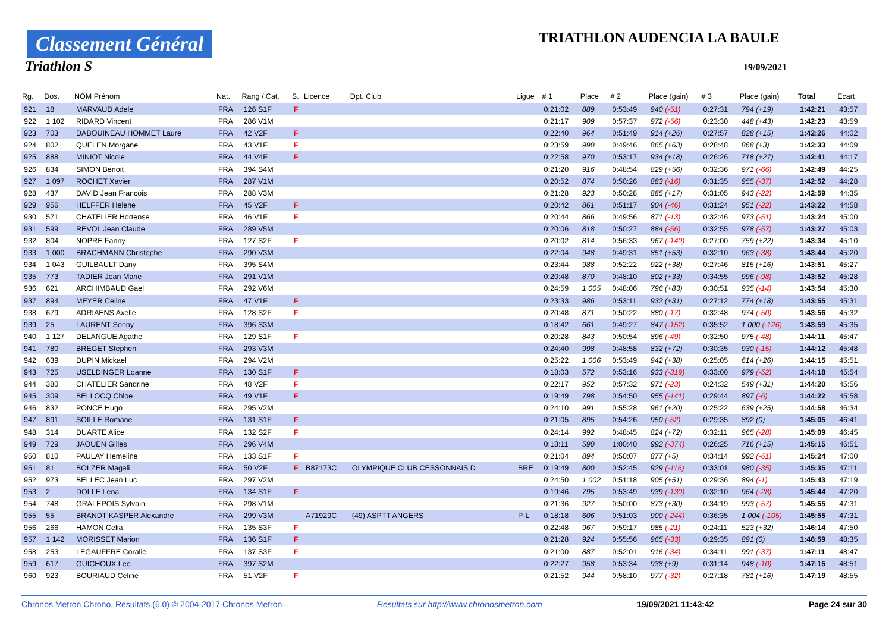Classement Général
Triathlon S
TRIATHLON AUDENCIA LA BAULE
19/09/2021
| Rg. | Dos. | NOM Prénom | Nat. | Rang / Cat. | S. | Licence | Dpt. Club | Ligue | # 1 | Place | # 2 | Place (gain) | # 3 | Place (gain) | Total | Ecart |
| --- | --- | --- | --- | --- | --- | --- | --- | --- | --- | --- | --- | --- | --- | --- | --- | --- |
| 921 | 18 | MARVAUD Adele | FRA | 126 S1F | F | | | | 0:21:02 | 889 | 0:53:49 | 940 (-51) | 0:27:31 | 794 (+19) | 1:42:21 | 43:57 |
| 922 | 1 102 | RIDARD Vincent | FRA | 286 V1M | | | | | 0:21:17 | 909 | 0:57:37 | 972 (-56) | 0:23:30 | 448 (+43) | 1:42:23 | 43:59 |
| 923 | 703 | DABOUINEAU HOMMET Laure | FRA | 42 V2F | F | | | | 0:22:40 | 964 | 0:51:49 | 914 (+26) | 0:27:57 | 828 (+15) | 1:42:26 | 44:02 |
| 924 | 802 | QUELEN Morgane | FRA | 43 V1F | F | | | | 0:23:59 | 990 | 0:49:46 | 865 (+63) | 0:28:48 | 868 (+3) | 1:42:33 | 44:09 |
| 925 | 888 | MINIOT Nicole | FRA | 44 V4F | F | | | | 0:22:58 | 970 | 0:53:17 | 934 (+18) | 0:26:26 | 718 (+27) | 1:42:41 | 44:17 |
| 926 | 834 | SIMON Benoit | FRA | 394 S4M | | | | | 0:21:20 | 916 | 0:48:54 | 829 (+56) | 0:32:36 | 971 (-66) | 1:42:49 | 44:25 |
| 927 | 1 097 | ROCHET Xavier | FRA | 287 V1M | | | | | 0:20:52 | 874 | 0:50:26 | 883 (-16) | 0:31:35 | 955 (-37) | 1:42:52 | 44:28 |
| 928 | 437 | DAVID Jean Francois | FRA | 288 V3M | | | | | 0:21:28 | 923 | 0:50:28 | 885 (+17) | 0:31:05 | 943 (-22) | 1:42:59 | 44:35 |
| 929 | 956 | HELFFER Helene | FRA | 45 V2F | F | | | | 0:20:42 | 861 | 0:51:17 | 904 (-46) | 0:31:24 | 951 (-22) | 1:43:22 | 44:58 |
| 930 | 571 | CHATELIER Hortense | FRA | 46 V1F | F | | | | 0:20:44 | 866 | 0:49:56 | 871 (-13) | 0:32:46 | 973 (-51) | 1:43:24 | 45:00 |
| 931 | 599 | REVOL Jean Claude | FRA | 289 V5M | | | | | 0:20:06 | 818 | 0:50:27 | 884 (-56) | 0:32:55 | 978 (-57) | 1:43:27 | 45:03 |
| 932 | 804 | NOPRE Fanny | FRA | 127 S2F | F | | | | 0:20:02 | 814 | 0:56:33 | 967 (-140) | 0:27:00 | 759 (+22) | 1:43:34 | 45:10 |
| 933 | 1 000 | BRACHMANN Christophe | FRA | 290 V3M | | | | | 0:22:04 | 948 | 0:49:31 | 851 (+53) | 0:32:10 | 963 (-38) | 1:43:44 | 45:20 |
| 934 | 1 043 | GUILBAULT Dany | FRA | 395 S4M | | | | | 0:23:44 | 988 | 0:52:22 | 922 (+38) | 0:27:46 | 815 (+16) | 1:43:51 | 45:27 |
| 935 | 773 | TADIER Jean Marie | FRA | 291 V1M | | | | | 0:20:48 | 870 | 0:48:10 | 802 (+33) | 0:34:55 | 996 (-98) | 1:43:52 | 45:28 |
| 936 | 621 | ARCHIMBAUD Gael | FRA | 292 V6M | | | | | 0:24:59 | 1 005 | 0:48:06 | 796 (+83) | 0:30:51 | 935 (-14) | 1:43:54 | 45:30 |
| 937 | 894 | MEYER Celine | FRA | 47 V1F | F | | | | 0:23:33 | 986 | 0:53:11 | 932 (+31) | 0:27:12 | 774 (+18) | 1:43:55 | 45:31 |
| 938 | 679 | ADRIAENS Axelle | FRA | 128 S2F | F | | | | 0:20:48 | 871 | 0:50:22 | 880 (-17) | 0:32:48 | 974 (-50) | 1:43:56 | 45:32 |
| 939 | 25 | LAURENT Sonny | FRA | 396 S3M | | | | | 0:18:42 | 661 | 0:49:27 | 847 (-152) | 0:35:52 | 1 000 (-126) | 1:43:59 | 45:35 |
| 940 | 1 127 | DELANGUE Agathe | FRA | 129 S1F | F | | | | 0:20:28 | 843 | 0:50:54 | 896 (-49) | 0:32:50 | 975 (-48) | 1:44:11 | 45:47 |
| 941 | 780 | BREGET Stephen | FRA | 293 V3M | | | | | 0:24:40 | 998 | 0:48:58 | 832 (+72) | 0:30:35 | 930 (-15) | 1:44:12 | 45:48 |
| 942 | 639 | DUPIN Mickael | FRA | 294 V2M | | | | | 0:25:22 | 1 006 | 0:53:49 | 942 (+38) | 0:25:05 | 614 (+26) | 1:44:15 | 45:51 |
| 943 | 725 | USELDINGER Loanne | FRA | 130 S1F | F | | | | 0:18:03 | 572 | 0:53:16 | 933 (-319) | 0:33:00 | 979 (-52) | 1:44:18 | 45:54 |
| 944 | 380 | CHATELIER Sandrine | FRA | 48 V2F | F | | | | 0:22:17 | 952 | 0:57:32 | 971 (-23) | 0:24:32 | 549 (+31) | 1:44:20 | 45:56 |
| 945 | 309 | BELLOCQ Chloe | FRA | 49 V1F | F | | | | 0:19:49 | 798 | 0:54:50 | 955 (-141) | 0:29:44 | 897 (-6) | 1:44:22 | 45:58 |
| 946 | 832 | PONCE Hugo | FRA | 295 V2M | | | | | 0:24:10 | 991 | 0:55:28 | 961 (+20) | 0:25:22 | 639 (+25) | 1:44:58 | 46:34 |
| 947 | 891 | SOILLE Romane | FRA | 131 S1F | F | | | | 0:21:05 | 895 | 0:54:26 | 950 (-52) | 0:29:35 | 892 (0) | 1:45:05 | 46:41 |
| 948 | 314 | DUARTE Alice | FRA | 132 S2F | F | | | | 0:24:14 | 992 | 0:48:45 | 824 (+72) | 0:32:11 | 965 (-28) | 1:45:09 | 46:45 |
| 949 | 729 | JAOUEN Gilles | FRA | 296 V4M | | | | | 0:18:11 | 590 | 1:00:40 | 992 (-374) | 0:26:25 | 716 (+15) | 1:45:15 | 46:51 |
| 950 | 810 | PAULAY Hemeline | FRA | 133 S1F | F | | | | 0:21:04 | 894 | 0:50:07 | 877 (+5) | 0:34:14 | 992 (-61) | 1:45:24 | 47:00 |
| 951 | 81 | BOLZER Magali | FRA | 50 V2F | F | B87173C | OLYMPIQUE CLUB CESSONNAIS D | BRE | 0:19:49 | 800 | 0:52:45 | 929 (-116) | 0:33:01 | 980 (-35) | 1:45:35 | 47:11 |
| 952 | 973 | BELLEC Jean Luc | FRA | 297 V2M | | | | | 0:24:50 | 1 002 | 0:51:18 | 905 (+51) | 0:29:36 | 894 (-1) | 1:45:43 | 47:19 |
| 953 | 2 | DOLLE Lena | FRA | 134 S1F | F | | | | 0:19:46 | 795 | 0:53:49 | 939 (-130) | 0:32:10 | 964 (-28) | 1:45:44 | 47:20 |
| 954 | 748 | GRALEPOIS Sylvain | FRA | 298 V1M | | | | | 0:21:36 | 927 | 0:50:00 | 873 (+30) | 0:34:19 | 993 (-57) | 1:45:55 | 47:31 |
| 955 | 55 | BRANDT KASPER Alexandre | FRA | 299 V3M | | A71929C | (49) ASPTT ANGERS | P-L | 0:18:18 | 606 | 0:51:03 | 900 (-244) | 0:36:35 | 1 004 (-105) | 1:45:55 | 47:31 |
| 956 | 266 | HAMON Celia | FRA | 135 S3F | F | | | | 0:22:48 | 967 | 0:59:17 | 985 (-21) | 0:24:11 | 523 (+32) | 1:46:14 | 47:50 |
| 957 | 1 142 | MORISSET Marion | FRA | 136 S1F | F | | | | 0:21:28 | 924 | 0:55:56 | 965 (-33) | 0:29:35 | 891 (0) | 1:46:59 | 48:35 |
| 958 | 253 | LEGAUFFRE Coralie | FRA | 137 S3F | F | | | | 0:21:00 | 887 | 0:52:01 | 916 (-34) | 0:34:11 | 991 (-37) | 1:47:11 | 48:47 |
| 959 | 617 | GUICHOUX Leo | FRA | 397 S2M | | | | | 0:22:27 | 958 | 0:53:34 | 938 (+9) | 0:31:14 | 948 (-10) | 1:47:15 | 48:51 |
| 960 | 923 | BOURIAUD Celine | FRA | 51 V2F | F | | | | 0:21:52 | 944 | 0:58:10 | 977 (-32) | 0:27:18 | 781 (+16) | 1:47:19 | 48:55 |
Chronos Metron Chrono. Résultats (6.0) © 2004-2017 Chronos Metron Resultats sur http://www.chronosmetron.com 19/09/2021 11:43:42 Page 24 sur 30